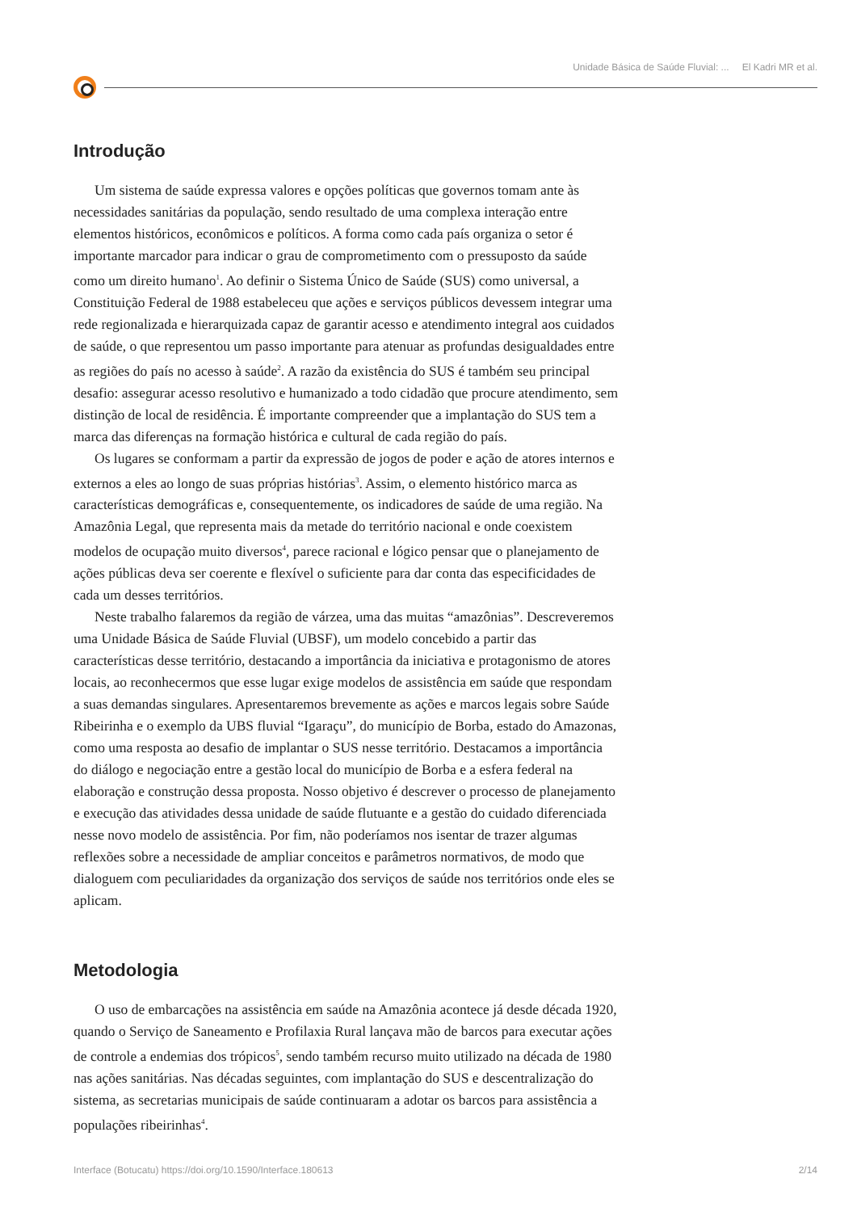Unidade Básica de Saúde Fluvial: ... El Kadri MR et al.
Introdução
Um sistema de saúde expressa valores e opções políticas que governos tomam ante às necessidades sanitárias da população, sendo resultado de uma complexa interação entre elementos históricos, econômicos e políticos. A forma como cada país organiza o setor é importante marcador para indicar o grau de comprometimento com o pressuposto da saúde como um direito humano<sup>1</sup>. Ao definir o Sistema Único de Saúde (SUS) como universal, a Constituição Federal de 1988 estabeleceu que ações e serviços públicos devessem integrar uma rede regionalizada e hierarquizada capaz de garantir acesso e atendimento integral aos cuidados de saúde, o que representou um passo importante para atenuar as profundas desigualdades entre as regiões do país no acesso à saúde<sup>2</sup>. A razão da existência do SUS é também seu principal desafio: assegurar acesso resolutivo e humanizado a todo cidadão que procure atendimento, sem distinção de local de residência. É importante compreender que a implantação do SUS tem a marca das diferenças na formação histórica e cultural de cada região do país.
Os lugares se conformam a partir da expressão de jogos de poder e ação de atores internos e externos a eles ao longo de suas próprias histórias<sup>3</sup>. Assim, o elemento histórico marca as características demográficas e, consequentemente, os indicadores de saúde de uma região. Na Amazônia Legal, que representa mais da metade do território nacional e onde coexistem modelos de ocupação muito diversos<sup>4</sup>, parece racional e lógico pensar que o planejamento de ações públicas deva ser coerente e flexível o suficiente para dar conta das especificidades de cada um desses territórios.
Neste trabalho falaremos da região de várzea, uma das muitas “amazônias”. Descreveremos uma Unidade Básica de Saúde Fluvial (UBSF), um modelo concebido a partir das características desse território, destacando a importância da iniciativa e protagonismo de atores locais, ao reconhecermos que esse lugar exige modelos de assistência em saúde que respondam a suas demandas singulares. Apresentaremos brevemente as ações e marcos legais sobre Saúde Ribeirinha e o exemplo da UBS fluvial “Igaraçu”, do município de Borba, estado do Amazonas, como uma resposta ao desafio de implantar o SUS nesse território. Destacamos a importância do diálogo e negociação entre a gestão local do município de Borba e a esfera federal na elaboração e construção dessa proposta. Nosso objetivo é descrever o processo de planejamento e execução das atividades dessa unidade de saúde flutuante e a gestão do cuidado diferenciada nesse novo modelo de assistência. Por fim, não poderíamos nos isentar de trazer algumas reflexões sobre a necessidade de ampliar conceitos e parâmetros normativos, de modo que dialoguem com peculiaridades da organização dos serviços de saúde nos territórios onde eles se aplicam.
Metodologia
O uso de embarcações na assistência em saúde na Amazônia acontece já desde década 1920, quando o Serviço de Saneamento e Profilaxia Rural lançava mão de barcos para executar ações de controle a endemias dos trópicos<sup>5</sup>, sendo também recurso muito utilizado na década de 1980 nas ações sanitárias. Nas décadas seguintes, com implantação do SUS e descentralização do sistema, as secretarias municipais de saúde continuaram a adotar os barcos para assistência a populações ribeirinhas<sup>4</sup>.
Interface (Botucatu) https://doi.org/10.1590/Interface.180613 2/14